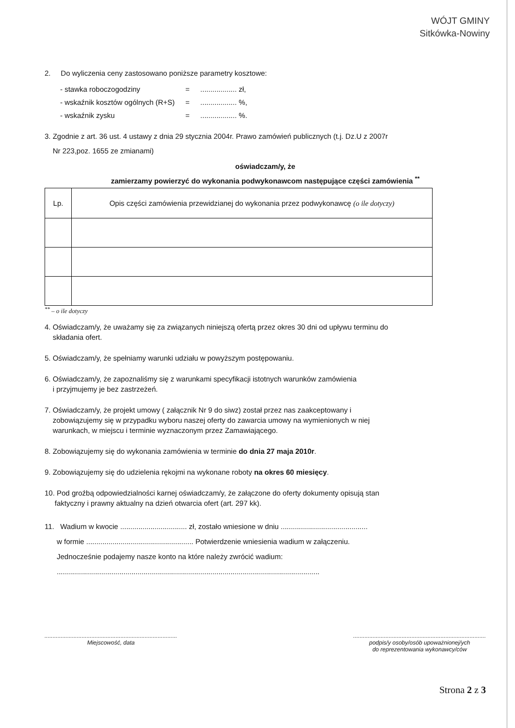WÓJT GMINY
Sitkówka-Nowiny
2. Do wyliczenia ceny zastosowano poniższe parametry kosztowe:
| - stawka roboczogodziny | = | .................. zł, |
| - wskaźnik kosztów ogólnych (R+S) | = | .................. %, |
| - wskaźnik zysku | = | .................. %. |
3. Zgodnie z art. 36 ust. 4 ustawy z dnia 29 stycznia 2004r. Prawo zamówień publicznych (t.j. Dz.U z 2007r
Nr 223,poz. 1655 ze zmianami)
oświadczam/y, że
zamierzamy powierzyć do wykonania podwykonawcom następujące części zamówienia <sup>**</sup>
| Lp. | Opis części zamówienia przewidzianej do wykonania przez podwykonawcę (o ile dotyczy) |
| --- | --- |
<sup>**</sup> – o ile dotyczy
4. Oświadczam/y, że uważamy się za związanych niniejszą ofertą przez okres 30 dni od upływu terminu do
składania ofert.
5. Oświadczam/y, że spełniamy warunki udziału w powyższym postępowaniu.
6. Oświadczam/y, że zapoznaliśmy się z warunkami specyfikacji istotnych warunków zamówienia
i przyjmujemy je bez zastrzeżeń.
7. Oświadczam/y, że projekt umowy ( załącznik Nr 9 do siwz) został przez nas zaakceptowany i
zobowiązujemy się w przypadku wyboru naszej oferty do zawarcia umowy na wymienionych w niej
warunkach, w miejscu i terminie wyznaczonym przez Zamawiającego.
8. Zobowiązujemy się do wykonania zamówienia w terminie do dnia 27 maja 2010r.
9. Zobowiązujemy się do udzielenia rękojmi na wykonane roboty na okres 60 miesięcy.
10. Pod groźbą odpowiedzialności karnej oświadczam/y, że załączone do oferty dokumenty opisują stan
faktyczny i prawny aktualny na dzień otwarcia ofert (art. 297 kk).
11. Wadium w kwocie ................................. zł, zostało wniesione w dniu ...........................................
w formie ..................................................... Potwierdzenie wniesienia wadium w załączeniu.
Jednocześnie podajemy nasze konto na które należy zwrócić wadium:
..................................................................................................................................
..................................................................................
Miejscowość, data
..................................................................................
podpis/y osoby/osób upoważnionej/ych
do reprezentowania wykonawcy/ców
Strona 2 z 3